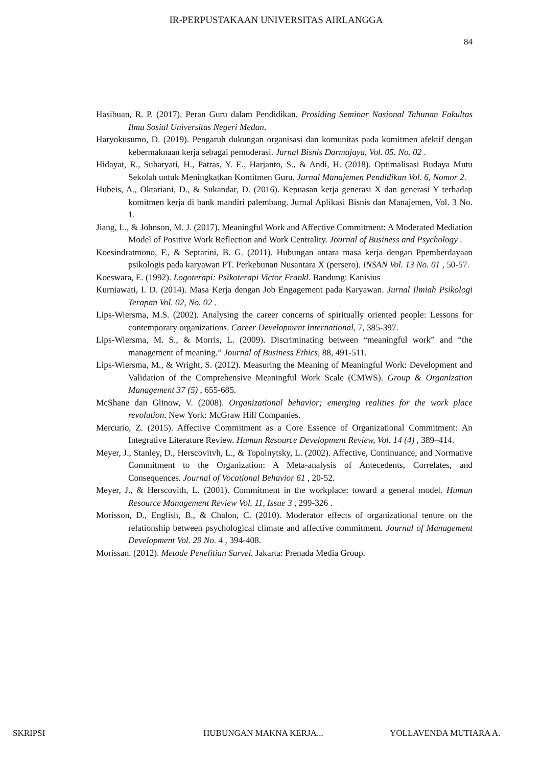IR-PERPUSTAKAAN UNIVERSITAS AIRLANGGA
84
Hasibuan, R. P. (2017). Peran Guru dalam Pendidikan. Prosiding Seminar Nasional Tahunan Fakultas Ilmu Sosial Universitas Negeri Medan.
Haryokusumo, D. (2019). Pengaruh dukungan organisasi dan komunitas pada komitmen afektif dengan kebermaknaan kerja sebagai pemoderasi. Jurnal Bisnis Darmajaya, Vol. 05. No. 02 .
Hidayat, R., Suharyati, H., Patras, Y. E., Harjanto, S., & Andi, H. (2018). Optimalisasi Budaya Mutu Sekolah untuk Meningkatkan Komitmen Guru. Jurnal Manajemen Pendidikan Vol. 6, Nomor 2.
Hubeis, A., Oktariani, D., & Sukandar, D. (2016). Kepuasan kerja generasi X dan generasi Y terhadap komitmen kerja di bank mandiri palembang. Jurnal Aplikasi Bisnis dan Manajemen, Vol. 3 No. 1.
Jiang, L., & Johnson, M. J. (2017). Meaningful Work and Affective Commitment: A Moderated Mediation Model of Positive Work Reflection and Work Centrality. Journal of Business and Psychology .
Koesindratmono, F., & Septarini, B. G. (2011). Hubungan antara masa kerja dengan Ppemberdayaan psikologis pada karyawan PT. Perkebunan Nusantara X (persero). INSAN Vol. 13 No. 01 , 50-57.
Koeswara, E. (1992). Logoterapi: Psikoterapi Victor Frankl. Bandung: Kanisius
Kurniawati, I. D. (2014). Masa Kerja dengan Job Engagement pada Karyawan. Jurnal Ilmiah Psikologi Terapan Vol. 02, No. 02 .
Lips-Wiersma, M.S. (2002). Analysing the career concerns of spiritually oriented people: Lessons for contemporary organizations. Career Development International, 7, 385-397.
Lips-Wiersma, M. S., & Morris, L. (2009). Discriminating between “meaningful work” and “the management of meaning.” Journal of Business Ethics, 88, 491-511.
Lips-Wiersma, M., & Wright, S. (2012). Measuring the Meaning of Meaningful Work: Development and Validation of the Comprehensive Meaningful Work Scale (CMWS). Group & Organization Management 37 (5) , 655-685.
McShane dan Glinow, V. (2008). Organizational behavior; emerging realities for the work place revolution. New York: McGraw Hill Companies.
Mercurio, Z. (2015). Affective Commitment as a Core Essence of Organizational Commitment: An Integrative Literature Review. Human Resource Development Review, Vol. 14 (4) , 389–414.
Meyer, J., Stanley, D., Herscovitvh, L., & Topolnytsky, L. (2002). Affective, Continuance, and Normative Commitment to the Organization: A Meta-analysis of Antecedents, Correlates, and Consequences. Journal of Vocational Behavior 61 , 20-52.
Meyer, J., & Herscovith, L. (2001). Commitment in the workplace: toward a general model. Human Resource Management Review Vol. 11, Issue 3 , 299-326 .
Morisson, D., English, B., & Chalon, C. (2010). Moderator effects of organizational tenure on the relationship between psychological climate and affective commitment. Journal of Management Development Vol. 29 No. 4 , 394-408.
Morissan. (2012). Metode Penelitian Survei. Jakarta: Prenada Media Group.
SKRIPSI HUBUNGAN MAKNA KERJA... YOLLAVENDA MUTIARA A.